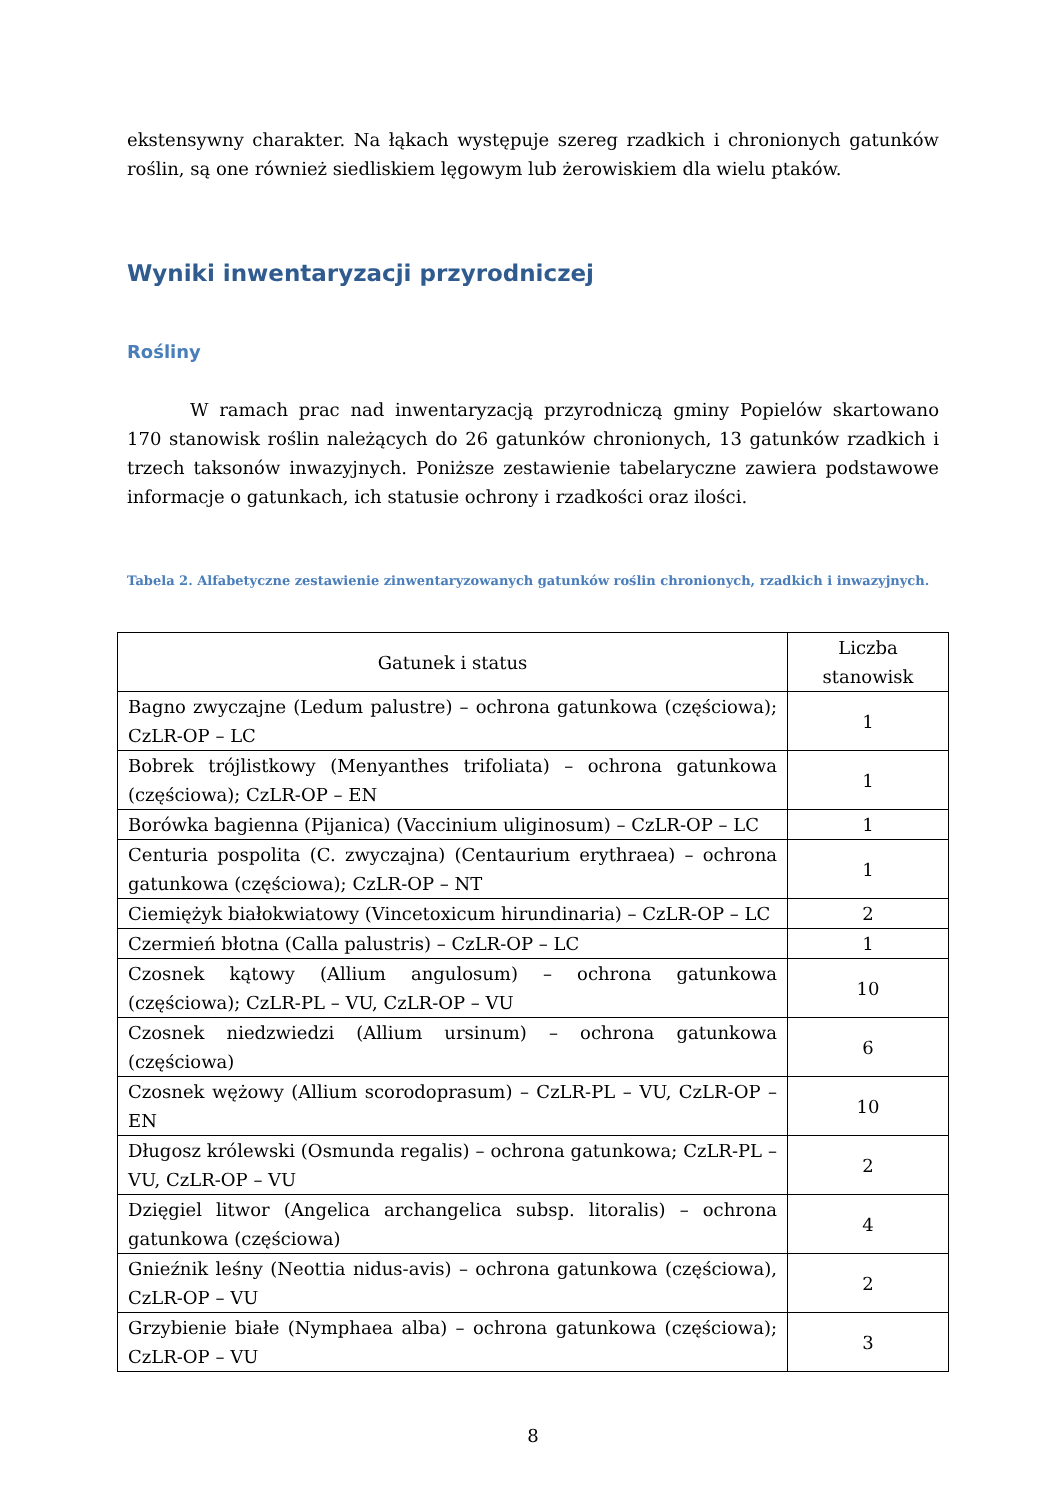ekstensywny charakter. Na łąkach występuje szereg rzadkich i chronionych gatunków roślin, są one również siedliskiem lęgowym lub żerowiskiem dla wielu ptaków.
Wyniki inwentaryzacji przyrodniczej
Rośliny
W ramach prac nad inwentaryzacją przyrodniczą gminy Popielów skartowano 170 stanowisk roślin należących do 26 gatunków chronionych, 13 gatunków rzadkich i trzech taksonów inwazyjnych. Poniższe zestawienie tabelaryczne zawiera podstawowe informacje o gatunkach, ich statusie ochrony i rzadkości oraz ilości.
Tabela 2. Alfabetyczne zestawienie zinwentaryzowanych gatunków roślin chronionych, rzadkich i inwazyjnych.
| Gatunek i status | Liczba stanowisk |
| --- | --- |
| Bagno zwyczajne (Ledum palustre) – ochrona gatunkowa (częściowa); CzLR-OP – LC | 1 |
| Bobrek trójlistkowy (Menyanthes trifoliata) – ochrona gatunkowa (częściowa); CzLR-OP – EN | 1 |
| Borówka bagienna (Pijanica) (Vaccinium uliginosum) – CzLR-OP – LC | 1 |
| Centuria pospolita (C. zwyczajna) (Centaurium erythraea) – ochrona gatunkowa (częściowa); CzLR-OP – NT | 1 |
| Ciemiężyk białokwiatowy (Vincetoxicum hirundinaria) – CzLR-OP – LC | 2 |
| Czermień błotna (Calla palustris) – CzLR-OP – LC | 1 |
| Czosnek kątowy (Allium angulosum) – ochrona gatunkowa (częściowa); CzLR-PL – VU, CzLR-OP – VU | 10 |
| Czosnek niedzwiedzi (Allium ursinum) – ochrona gatunkowa (częściowa) | 6 |
| Czosnek wężowy (Allium scorodoprasum) – CzLR-PL – VU, CzLR-OP – EN | 10 |
| Długosz królewski (Osmunda regalis) – ochrona gatunkowa; CzLR-PL – VU, CzLR-OP – VU | 2 |
| Dzięgiel litwor (Angelica archangelica subsp. litoralis) – ochrona gatunkowa (częściowa) | 4 |
| Gnieźnik leśny (Neottia nidus-avis) – ochrona gatunkowa (częściowa), CzLR-OP – VU | 2 |
| Grzybienie białe (Nymphaea alba) – ochrona gatunkowa (częściowa); CzLR-OP – VU | 3 |
8